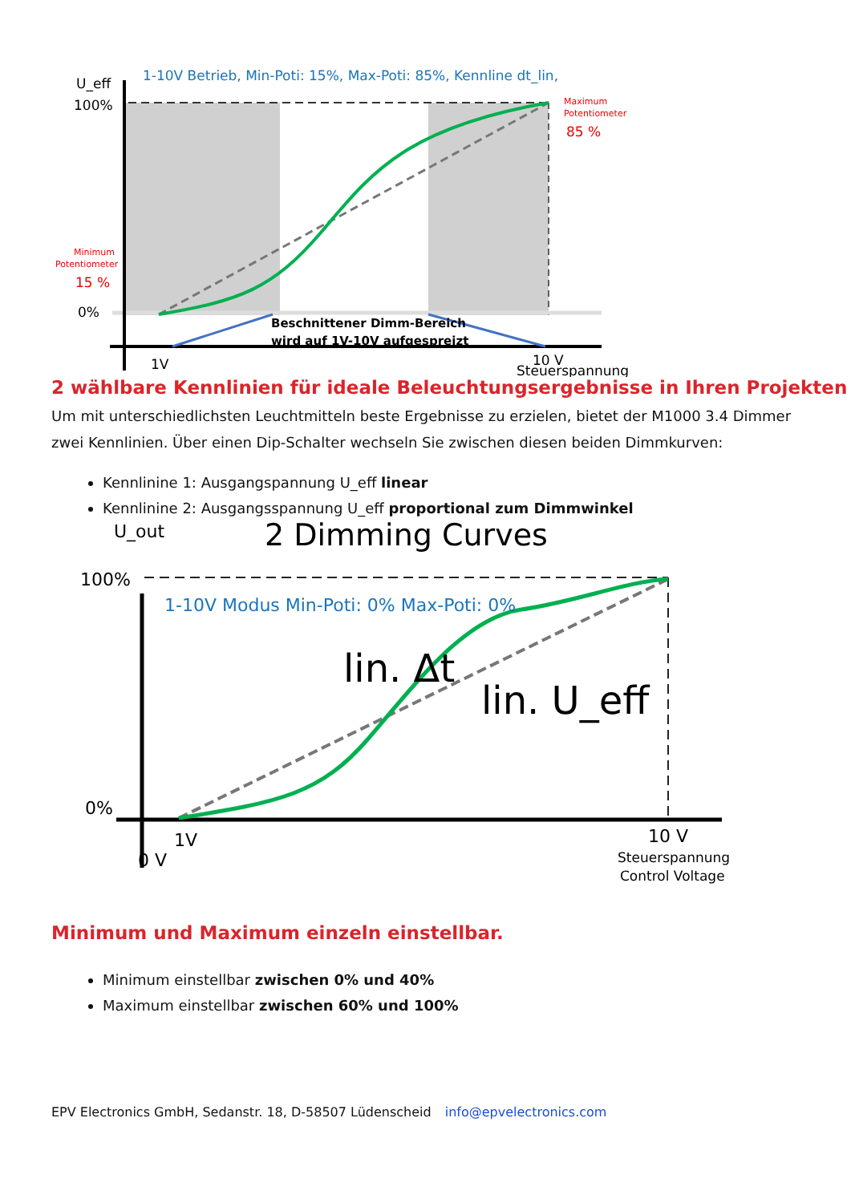U_eff
100%
0%
1-10V Betrieb, Min-Poti: 15%, Max-Poti: 85%, Kennline dt_lin,
Maximum
Potentiometer
85 %
Minimum
Potentiometer
15 %
Beschnittener Dimm-Bereich
wird auf 1V-10V aufgespreizt
1V
10 V
Steuerspannung
2 wählbare Kennlinien für ideale Beleuchtungsergebnisse in Ihren Projekten
Um mit unterschiedlichsten Leuchtmitteln beste Ergebnisse zu erzielen, bietet der M1000 3.4 Dimmer zwei Kennlinien. Über einen Dip-Schalter wechseln Sie zwischen diesen beiden Dimmkurven:
Kennlinine 1: Ausgangspannung U_eff linear
Kennlinine 2: Ausgangsspannung U_eff proportional zum Dimmwinkel
U_out
2 Dimming Curves
100%
1-10V Modus Min-Poti: 0% Max-Poti: 0%
lin. Δt
lin. U_eff
0%
1V
0 V
10 V
Steuerspannung
Control Voltage
Minimum und Maximum einzeln einstellbar.
Minimum einstellbar zwischen 0% und 40%
Maximum einstellbar zwischen 60% und 100%
EPV Electronics GmbH, Sedanstr. 18, D-58507 Lüdenscheid info@epvelectronics.com